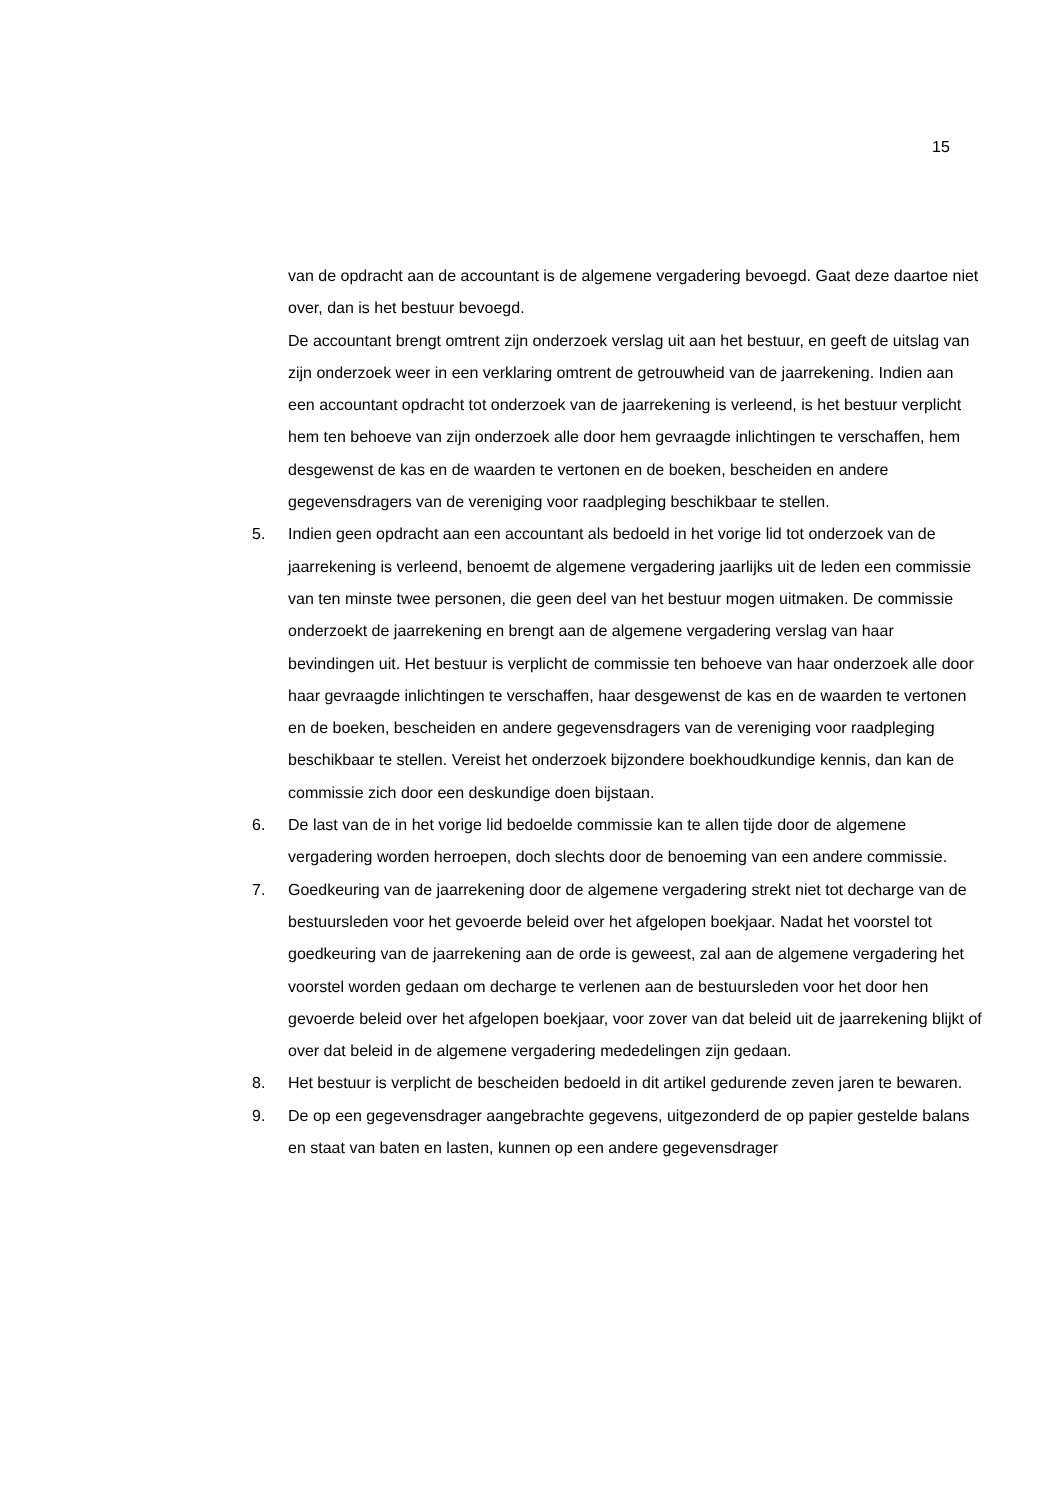15
van de opdracht aan de accountant is de algemene vergadering bevoegd. Gaat deze daartoe niet over, dan is het bestuur bevoegd.
De accountant brengt omtrent zijn onderzoek verslag uit aan het bestuur, en geeft de uitslag van zijn onderzoek weer in een verklaring omtrent de getrouwheid van de jaarrekening. Indien aan een accountant opdracht tot onderzoek van de jaarrekening is verleend, is het bestuur verplicht hem ten behoeve van zijn onderzoek alle door hem gevraagde inlichtingen te verschaffen, hem desgewenst de kas en de waarden te vertonen en de boeken, bescheiden en andere gegevensdragers van de vereniging voor raadpleging beschikbaar te stellen.
5. Indien geen opdracht aan een accountant als bedoeld in het vorige lid tot onderzoek van de jaarrekening is verleend, benoemt de algemene vergadering jaarlijks uit de leden een commissie van ten minste twee personen, die geen deel van het bestuur mogen uitmaken. De commissie onderzoekt de jaarrekening en brengt aan de algemene vergadering verslag van haar bevindingen uit. Het bestuur is verplicht de commissie ten behoeve van haar onderzoek alle door haar gevraagde inlichtingen te verschaffen, haar desgewenst de kas en de waarden te vertonen en de boeken, bescheiden en andere gegevensdragers van de vereniging voor raadpleging beschikbaar te stellen. Vereist het onderzoek bijzondere boekhoudkundige kennis, dan kan de commissie zich door een deskundige doen bijstaan.
6. De last van de in het vorige lid bedoelde commissie kan te allen tijde door de algemene vergadering worden herroepen, doch slechts door de benoeming van een andere commissie.
7. Goedkeuring van de jaarrekening door de algemene vergadering strekt niet tot decharge van de bestuursleden voor het gevoerde beleid over het afgelopen boekjaar. Nadat het voorstel tot goedkeuring van de jaarrekening aan de orde is geweest, zal aan de algemene vergadering het voorstel worden gedaan om decharge te verlenen aan de bestuursleden voor het door hen gevoerde beleid over het afgelopen boekjaar, voor zover van dat beleid uit de jaarrekening blijkt of over dat beleid in de algemene vergadering mededelingen zijn gedaan.
8. Het bestuur is verplicht de bescheiden bedoeld in dit artikel gedurende zeven jaren te bewaren.
9. De op een gegevensdrager aangebrachte gegevens, uitgezonderd de op papier gestelde balans en staat van baten en lasten, kunnen op een andere gegevensdrager